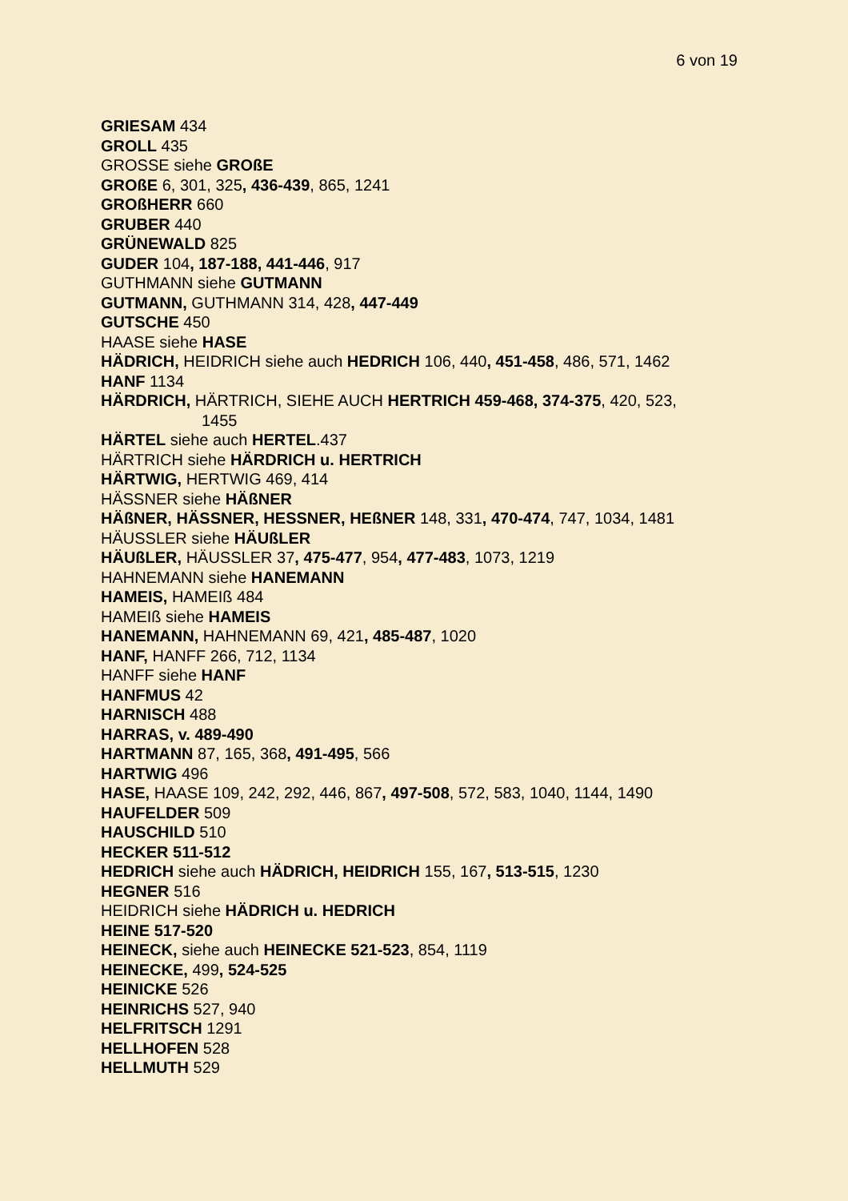6 von 19
GRIESAM 434
GROLL 435
GROSSE siehe GROßE
GROßE 6, 301, 325, 436-439, 865, 1241
GROßHERR 660
GRUBER 440
GRÜNEWALD 825
GUDER 104, 187-188, 441-446, 917
GUTHMANN siehe GUTMANN
GUTMANN, GUTHMANN 314, 428, 447-449
GUTSCHE 450
HAASE siehe HASE
HÄDRICH, HEIDRICH siehe auch HEDRICH 106, 440, 451-458, 486, 571, 1462
HANF 1134
HÄRDRICH, HÄRTRICH, SIEHE AUCH HERTRICH 459-468, 374-375, 420, 523, 1455
HÄRTEL siehe auch HERTEL.437
HÄRTRICH siehe HÄRDRICH u. HERTRICH
HÄRTWIG, HERTWIG 469, 414
HÄSSNER siehe HÄßNER
HÄßNER, HÄSSNER, HESSNER, HEßNER 148, 331, 470-474, 747, 1034, 1481
HÄUSSLER siehe HÄUßLER
HÄUßLER, HÄUSSLER 37, 475-477, 954, 477-483, 1073, 1219
HAHNEMANN siehe HANEMANN
HAMEIS, HAMEIß 484
HAMEIß siehe HAMEIS
HANEMANN, HAHNEMANN 69, 421, 485-487, 1020
HANF, HANFF 266, 712, 1134
HANFF siehe HANF
HANFMUS 42
HARNISCH 488
HARRAS, v. 489-490
HARTMANN 87, 165, 368, 491-495, 566
HARTWIG 496
HASE, HAASE 109, 242, 292, 446, 867, 497-508, 572, 583, 1040, 1144, 1490
HAUFELDER 509
HAUSCHILD 510
HECKER 511-512
HEDRICH siehe auch HÄDRICH, HEIDRICH 155, 167, 513-515, 1230
HEGNER 516
HEIDRICH siehe HÄDRICH u. HEDRICH
HEINE 517-520
HEINECK, siehe auch HEINECKE 521-523, 854, 1119
HEINECKE, 499, 524-525
HEINICKE 526
HEINRICHS 527, 940
HELFRITSCH 1291
HELLHOFEN 528
HELLMUTH 529